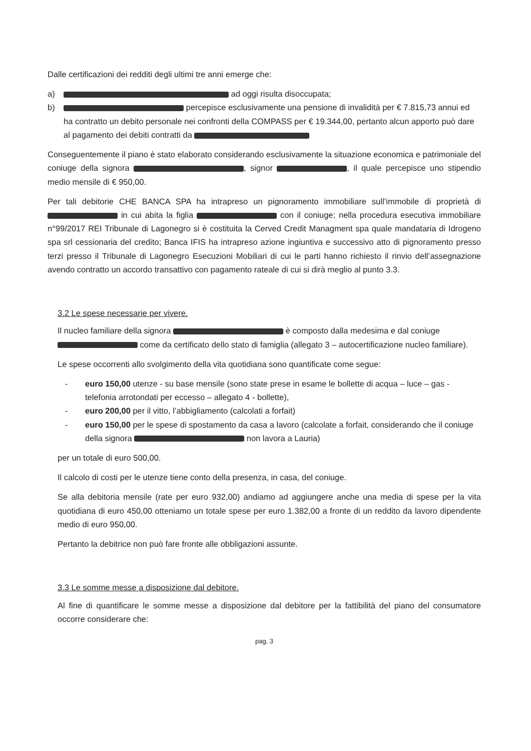Dalle certificazioni dei redditi degli ultimi tre anni emerge che:
a) ad oggi risulta disoccupata;
b) percepisce esclusivamente una pensione di invalidità per € 7.815,73 annui ed ha contratto un debito personale nei confronti della COMPASS per € 19.344,00, pertanto alcun apporto può dare al pagamento dei debiti contratti da
Conseguentemente il piano è stato elaborato considerando esclusivamente la situazione economica e patrimoniale del coniuge della signora , signor , il quale percepisce uno stipendio medio mensile di € 950,00.
Per tali debitorie CHE BANCA SPA ha intrapreso un pignoramento immobiliare sull’immobile di proprietà di in cui abita la figlia con il coniuge; nella procedura esecutiva immobiliare n°99/2017 REI Tribunale di Lagonegro si è costituita la Cerved Credit Managment spa quale mandataria di Idrogeno spa srl cessionaria del credito; Banca IFIS ha intrapreso azione ingiuntiva e successivo atto di pignoramento presso terzi presso il Tribunale di Lagonegro Esecuzioni Mobiliari di cui le parti hanno richiesto il rinvio dell’assegnazione avendo contratto un accordo transattivo con pagamento rateale di cui si dirà meglio al punto 3.3.
3.2 Le spese necessarie per vivere.
Il nucleo familiare della signora è composto dalla medesima e dal coniuge come da certificato dello stato di famiglia (allegato 3 – autocertificazione nucleo familiare).
Le spese occorrenti allo svolgimento della vita quotidiana sono quantificate come segue:
- euro 150,00 utenze - su base mensile (sono state prese in esame le bollette di acqua – luce – gas - telefonia arrotondati per eccesso – allegato 4 - bollette),
- euro 200,00 per il vitto, l’abbigliamento (calcolati a forfait)
- euro 150,00 per le spese di spostamento da casa a lavoro (calcolate a forfait, considerando che il coniuge della signora non lavora a Lauria)
per un totale di euro 500,00.
Il calcolo di costi per le utenze tiene conto della presenza, in casa, del coniuge.
Se alla debitoria mensile (rate per euro 932,00) andiamo ad aggiungere anche una media di spese per la vita quotidiana di euro 450,00 otteniamo un totale spese per euro 1.382,00 a fronte di un reddito da lavoro dipendente medio di euro 950,00.
Pertanto la debitrice non può fare fronte alle obbligazioni assunte.
3.3 Le somme messe a disposizione dal debitore.
Al fine di quantificare le somme messe a disposizione dal debitore per la fattibilità del piano del consumatore occorre considerare che:
pag. 3